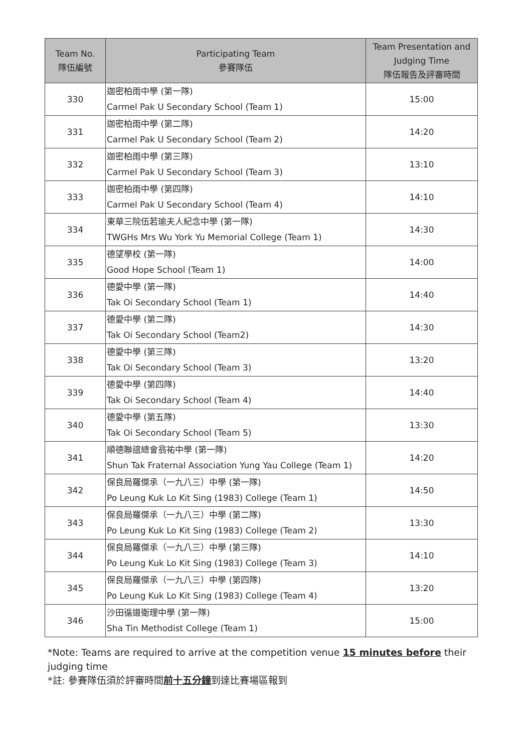| Team No. 隊伍編號 | Participating Team 參賽隊伍 | Team Presentation and Judging Time 隊伍報告及評審時間 |
| --- | --- | --- |
| 330 | 迦密柏雨中學 (第一隊) Carmel Pak U Secondary School (Team 1) | 15:00 |
| 331 | 迦密柏雨中學 (第二隊) Carmel Pak U Secondary School (Team 2) | 14:20 |
| 332 | 迦密柏雨中學 (第三隊) Carmel Pak U Secondary School (Team 3) | 13:10 |
| 333 | 迦密柏雨中學 (第四隊) Carmel Pak U Secondary School (Team 4) | 14:10 |
| 334 | 東華三院伍若瑜夫人紀念中學 (第一隊) TWGHs Mrs Wu York Yu Memorial College (Team 1) | 14:30 |
| 335 | 德望學校 (第一隊) Good Hope School (Team 1) | 14:00 |
| 336 | 德愛中學 (第一隊) Tak Oi Secondary School (Team 1) | 14:40 |
| 337 | 德愛中學 (第二隊) Tak Oi Secondary School (Team2) | 14:30 |
| 338 | 德愛中學 (第三隊) Tak Oi Secondary School (Team 3) | 13:20 |
| 339 | 德愛中學 (第四隊) Tak Oi Secondary School (Team 4) | 14:40 |
| 340 | 德愛中學 (第五隊) Tak Oi Secondary School (Team 5) | 13:30 |
| 341 | 順德聯誼總會翁祐中學 (第一隊) Shun Tak Fraternal Association Yung Yau College (Team 1) | 14:20 |
| 342 | 保良局羅傑承（一九八三）中學 (第一隊) Po Leung Kuk Lo Kit Sing (1983) College (Team 1) | 14:50 |
| 343 | 保良局羅傑承（一九八三）中學 (第二隊) Po Leung Kuk Lo Kit Sing (1983) College (Team 2) | 13:30 |
| 344 | 保良局羅傑承（一九八三）中學 (第三隊) Po Leung Kuk Lo Kit Sing (1983) College (Team 3) | 14:10 |
| 345 | 保良局羅傑承（一九八三）中學 (第四隊) Po Leung Kuk Lo Kit Sing (1983) College (Team 4) | 13:20 |
| 346 | 沙田循道衛理中學 (第一隊) Sha Tin Methodist College (Team 1) | 15:00 |
*Note: Teams are required to arrive at the competition venue 15 minutes before their judging time
*註: 參賽隊伍須於評審時間前十五分鐘到達比賽場區報到